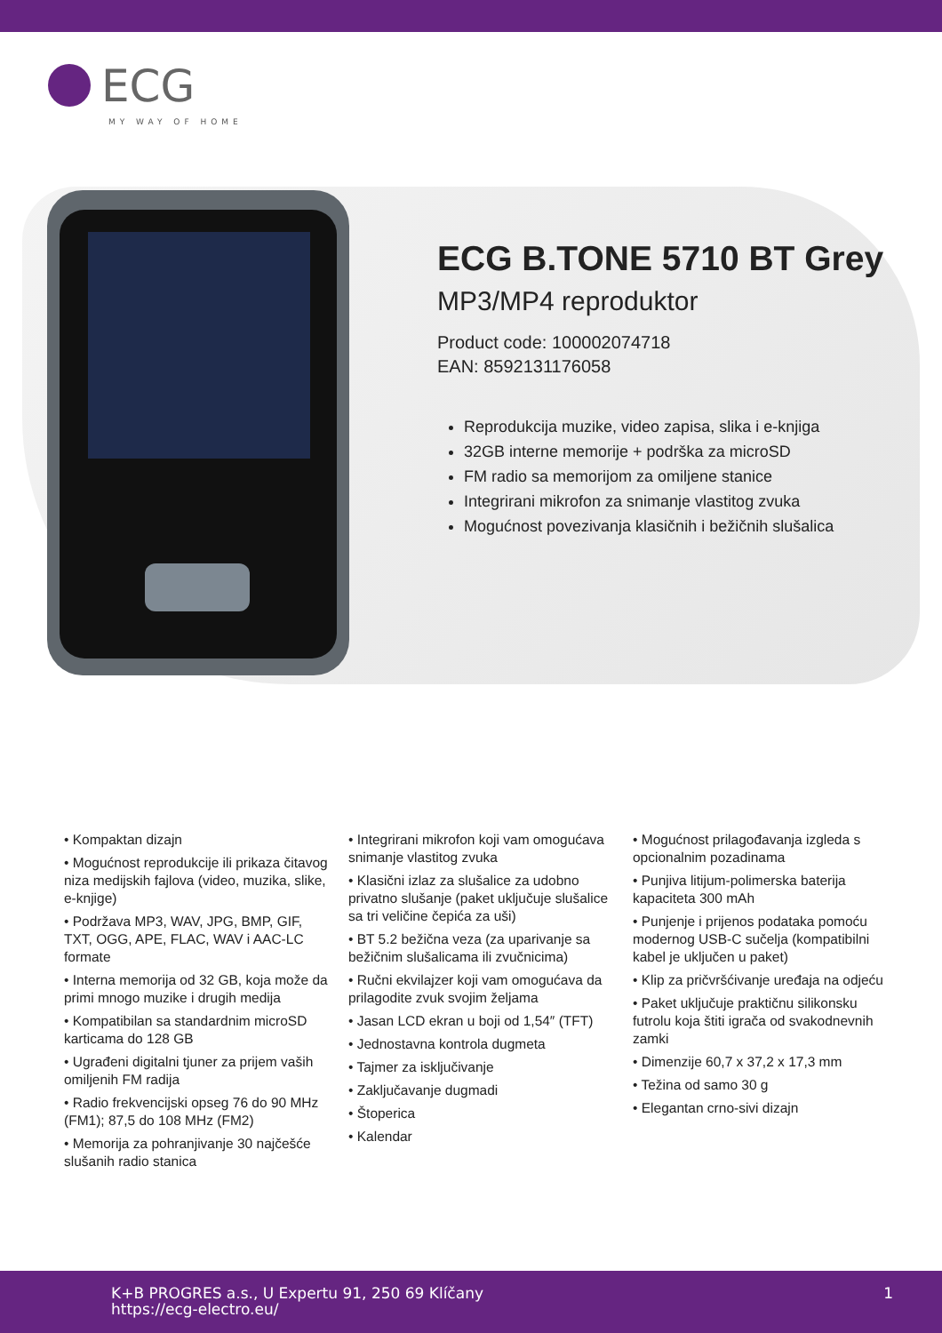ECG
MY WAY OF HOME
ECG B.TONE 5710 BT Grey
MP3/MP4 reproduktor
Product code: 100002074718
EAN: 8592131176058
Reprodukcija muzike, video zapisa, slika i e-knjiga
32GB interne memorije + podrška za microSD
FM radio sa memorijom za omiljene stanice
Integrirani mikrofon za snimanje vlastitog zvuka
Mogućnost povezivanja klasičnih i bežičnih slušalica
• Kompaktan dizajn
• Mogućnost reprodukcije ili prikaza čitavog niza medijskih fajlova (video, muzika, slike, e-knjige)
• Podržava MP3, WAV, JPG, BMP, GIF, TXT, OGG, APE, FLAC, WAV i AAC-LC formate
• Interna memorija od 32 GB, koja može da primi mnogo muzike i drugih medija
• Kompatibilan sa standardnim microSD karticama do 128 GB
• Ugrađeni digitalni tjuner za prijem vaših omiljenih FM radija
• Radio frekvencijski opseg 76 do 90 MHz (FM1); 87,5 do 108 MHz (FM2)
• Memorija za pohranjivanje 30 najčešće slušanih radio stanica
• Integrirani mikrofon koji vam omogućava snimanje vlastitog zvuka
• Klasični izlaz za slušalice za udobno privatno slušanje (paket uključuje slušalice sa tri veličine čepića za uši)
• BT 5.2 bežična veza (za uparivanje sa bežičnim slušalicama ili zvučnicima)
• Ručni ekvilajzer koji vam omogućava da prilagodite zvuk svojim željama
• Jasan LCD ekran u boji od 1,54″ (TFT)
• Jednostavna kontrola dugmeta
• Tajmer za isključivanje
• Zaključavanje dugmadi
• Štoperica
• Kalendar
• Mogućnost prilagođavanja izgleda s opcionalnim pozadinama
• Punjiva litijum-polimerska baterija kapaciteta 300 mAh
• Punjenje i prijenos podataka pomoću modernog USB-C sučelja (kompatibilni kabel je uključen u paket)
• Klip za pričvršćivanje uređaja na odjeću
• Paket uključuje praktičnu silikonsku futrolu koja štiti igrača od svakodnevnih zamki
• Dimenzije 60,7 x 37,2 x 17,3 mm
• Težina od samo 30 g
• Elegantan crno-sivi dizajn
K+B PROGRES a.s., U Expertu 91, 250 69 Klíčany
https://ecg-electro.eu/
1